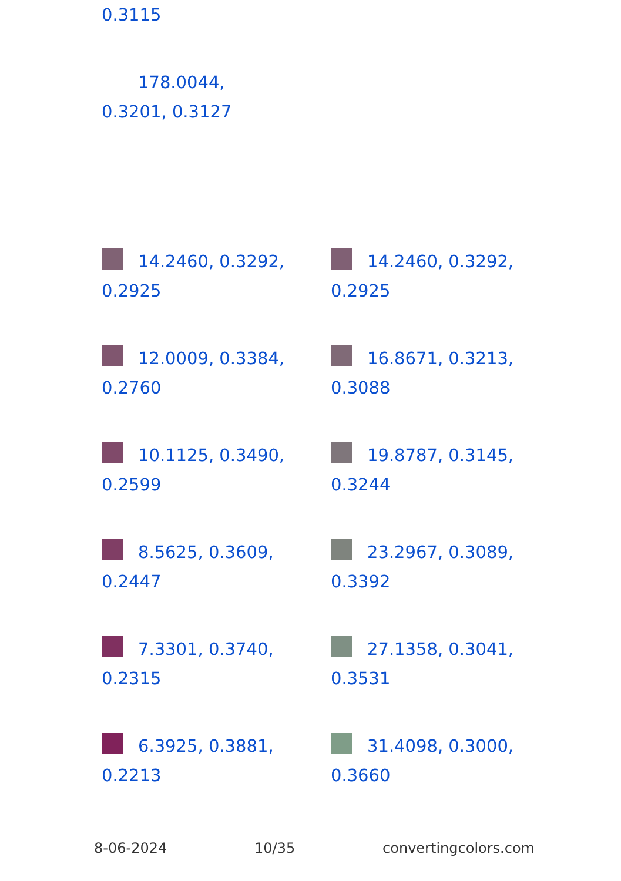0.3115
178.0044, 0.3201, 0.3127
14.2460, 0.3292, 0.2925
14.2460, 0.3292, 0.2925
12.0009, 0.3384, 0.2760
16.8671, 0.3213, 0.3088
10.1125, 0.3490, 0.2599
19.8787, 0.3145, 0.3244
8.5625, 0.3609, 0.2447 23.2967, 0.3089, 0.3392
7.3301, 0.3740, 0.2315 27.1358, 0.3041, 0.3531
6.3925, 0.3881, 0.2213 31.4098, 0.3000, 0.3660
8-06-2024 10/35 convertingcolors.com